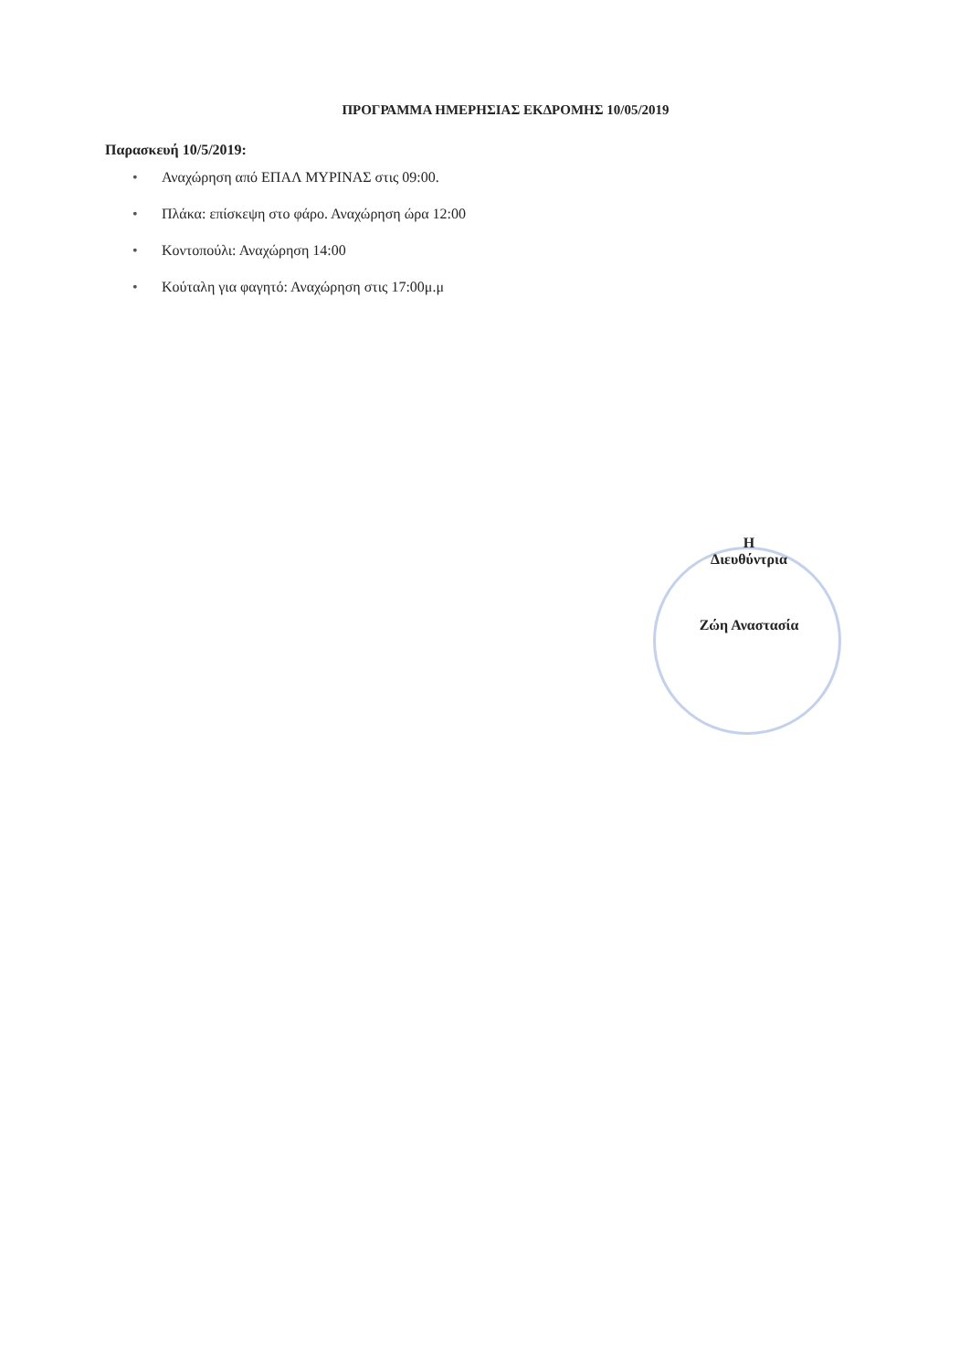ΠΡΟΓΡΑΜΜΑ ΗΜΕΡΗΣΙΑΣ ΕΚΔΡΟΜΗΣ 10/05/2019
Παρασκευή 10/5/2019:
• Αναχώρηση από ΕΠΑΛ ΜΥΡΙΝΑΣ στις 09:00.
• Πλάκα: επίσκεψη στο φάρο. Αναχώρηση ώρα 12:00
• Κοντοπούλι: Αναχώρηση 14:00
• Κούταλη για φαγητό: Αναχώρηση στις 17:00μ.μ
Η
Διευθύντρια
Ζώη Αναστασία